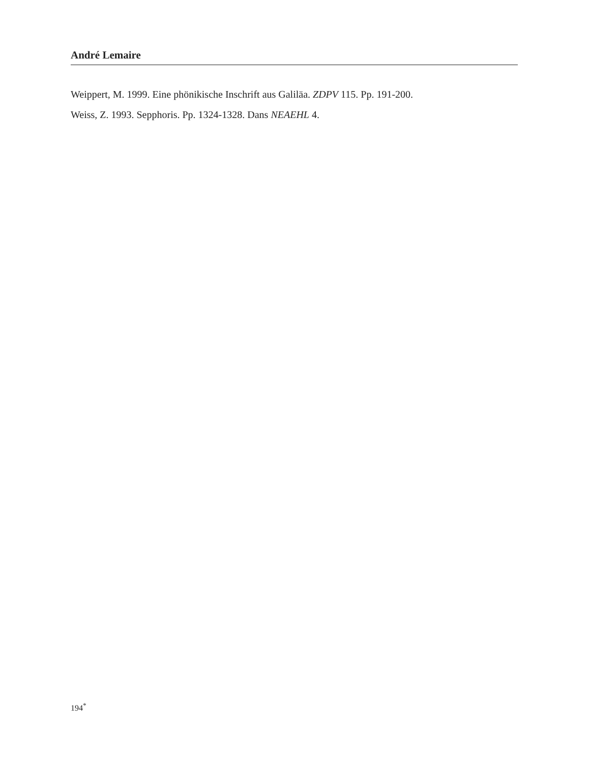André Lemaire
Weippert, M. 1999. Eine phönikische Inschrift aus Galiläa. ZDPV 115. Pp. 191-200.
Weiss, Z. 1993. Sepphoris. Pp. 1324-1328. Dans NEAEHL 4.
194<sup>*</sup>